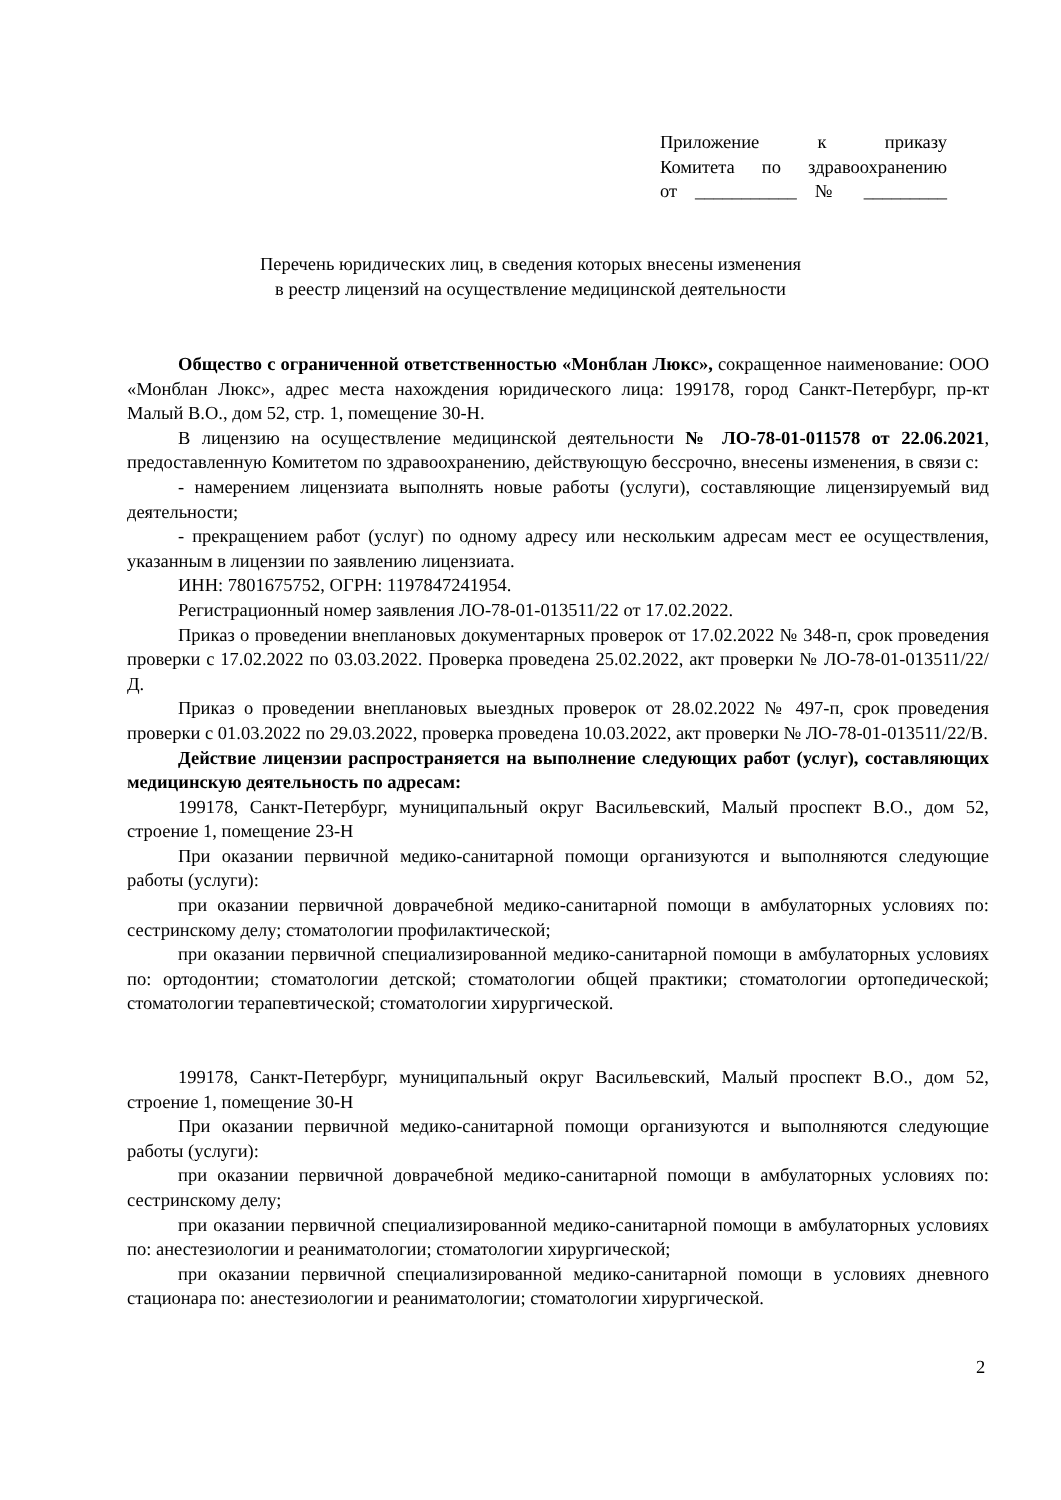Приложение к приказу
Комитета по здравоохранению
от ___________ № _________
Перечень юридических лиц, в сведения которых внесены изменения
в реестр лицензий на осуществление медицинской деятельности
Общество с ограниченной ответственностью «Монблан Люкс», сокращенное наименование: ООО «Монблан Люкс», адрес места нахождения юридического лица: 199178, город Санкт-Петербург, пр-кт Малый В.О., дом 52, стр. 1, помещение 30-Н.
В лицензию на осуществление медицинской деятельности № ЛО-78-01-011578 от 22.06.2021, предоставленную Комитетом по здравоохранению, действующую бессрочно, внесены изменения, в связи с:
- намерением лицензиата выполнять новые работы (услуги), составляющие лицензируемый вид деятельности;
- прекращением работ (услуг) по одному адресу или нескольким адресам мест ее осуществления, указанным в лицензии по заявлению лицензиата.
ИНН: 7801675752, ОГРН: 1197847241954.
Регистрационный номер заявления ЛО-78-01-013511/22 от 17.02.2022.
Приказ о проведении внеплановых документарных проверок от 17.02.2022 № 348-п, срок проведения проверки с 17.02.2022 по 03.03.2022. Проверка проведена 25.02.2022, акт проверки № ЛО-78-01-013511/22/Д.
Приказ о проведении внеплановых выездных проверок от 28.02.2022 № 497-п, срок проведения проверки с 01.03.2022 по 29.03.2022, проверка проведена 10.03.2022, акт проверки № ЛО-78-01-013511/22/В.
Действие лицензии распространяется на выполнение следующих работ (услуг), составляющих медицинскую деятельность по адресам:
199178, Санкт-Петербург, муниципальный округ Васильевский, Малый проспект В.О., дом 52, строение 1, помещение 23-Н
При оказании первичной медико-санитарной помощи организуются и выполняются следующие работы (услуги):
при оказании первичной доврачебной медико-санитарной помощи в амбулаторных условиях по: сестринскому делу; стоматологии профилактической;
при оказании первичной специализированной медико-санитарной помощи в амбулаторных условиях по: ортодонтии; стоматологии детской; стоматологии общей практики; стоматологии ортопедической; стоматологии терапевтической; стоматологии хирургической.
199178, Санкт-Петербург, муниципальный округ Васильевский, Малый проспект В.О., дом 52, строение 1, помещение 30-Н
При оказании первичной медико-санитарной помощи организуются и выполняются следующие работы (услуги):
при оказании первичной доврачебной медико-санитарной помощи в амбулаторных условиях по: сестринскому делу;
при оказании первичной специализированной медико-санитарной помощи в амбулаторных условиях по: анестезиологии и реаниматологии; стоматологии хирургической;
при оказании первичной специализированной медико-санитарной помощи в условиях дневного стационара по: анестезиологии и реаниматологии; стоматологии хирургической.
2